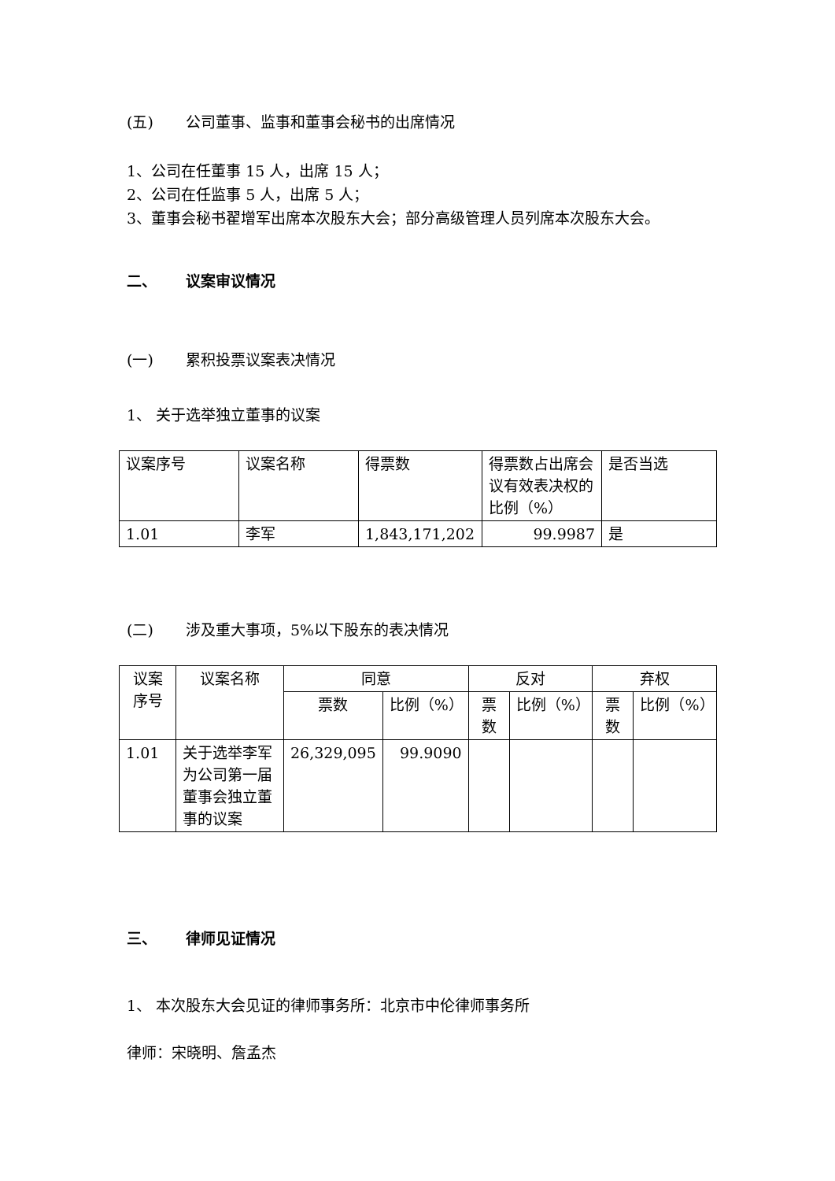(五) 公司董事、监事和董事会秘书的出席情况
1、公司在任董事 15 人，出席 15 人；
2、公司在任监事 5 人，出席 5 人；
3、董事会秘书翟增军出席本次股东大会；部分高级管理人员列席本次股东大会。
二、 议案审议情况
(一) 累积投票议案表决情况
1、 关于选举独立董事的议案
| 议案序号 | 议案名称 | 得票数 | 得票数占出席会议有效表决权的比例（%） | 是否当选 |
| --- | --- | --- | --- | --- |
| 1.01 | 李军 | 1,843,171,202 | 99.9987 | 是 |
(二) 涉及重大事项，5%以下股东的表决情况
| 议案序号 | 议案名称 | 同意 | | 反对 | | 弃权 | |
| --- | --- | --- | --- | --- | --- | --- | --- |
| | | 票数 | 比例（%） | 票数 | 比例（%） | 票数 | 比例（%） |
| 1.01 | 关于选举李军为公司第一届董事会独立董事的议案 | 26,329,095 | 99.9090 | | | | |
三、 律师见证情况
1、 本次股东大会见证的律师事务所：北京市中伦律师事务所
律师：宋晓明、詹孟杰